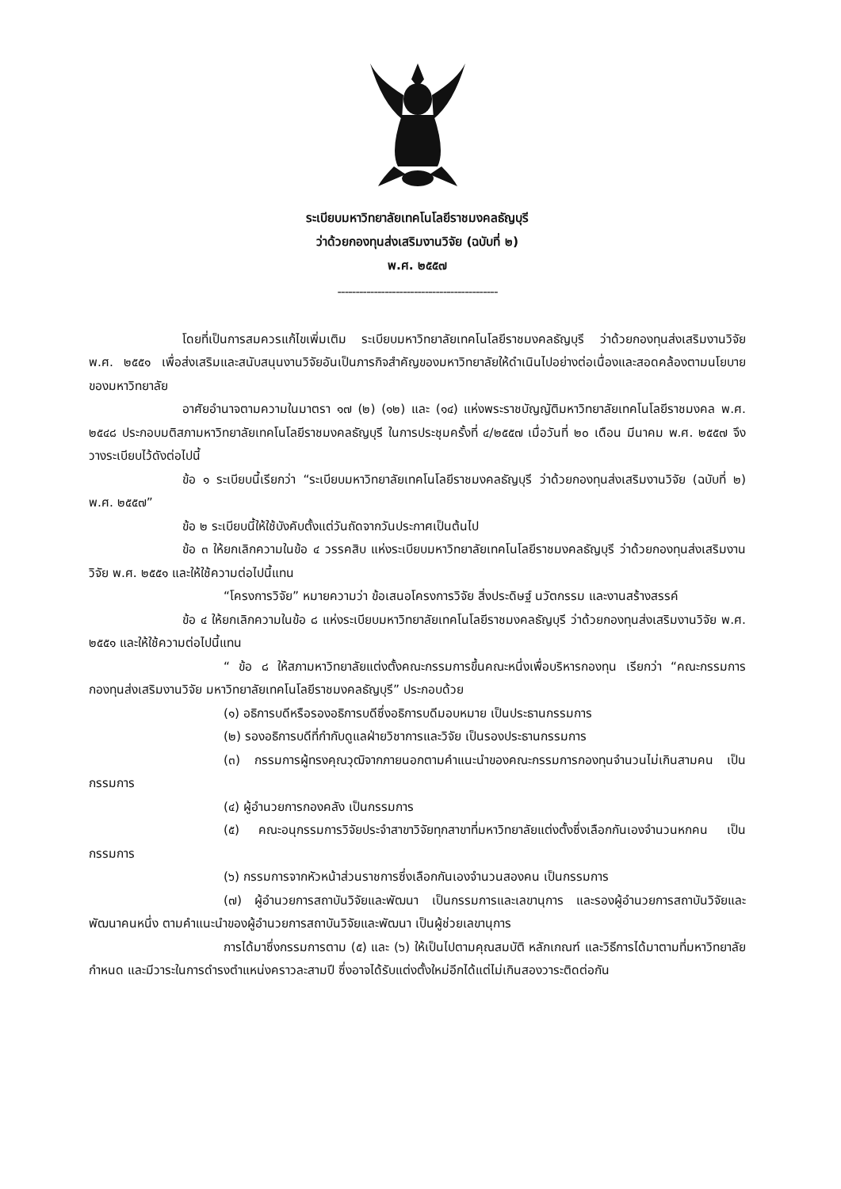ระเบียบมหาวิทยาลัยเทคโนโลยีราชมงคลธัญบุรี
ว่าด้วยกองทุนส่งเสริมงานวิจัย (ฉบับที่ ๒)
พ.ศ. ๒๕๕๗
--------------------------------------------
โดยที่เป็นการสมควรแก้ไขเพิ่มเติม ระเบียบมหาวิทยาลัยเทคโนโลยีราชมงคลธัญบุรี ว่าด้วยกองทุนส่งเสริมงานวิจัย พ.ศ. ๒๕๕๑ เพื่อส่งเสริมและสนับสนุนงานวิจัยอันเป็นภารกิจสำคัญของมหาวิทยาลัยให้ดำเนินไปอย่างต่อเนื่องและสอดคล้องตามนโยบายของมหาวิทยาลัย
อาศัยอำนาจตามความในมาตรา ๑๗ (๒) (๑๒) และ (๑๔) แห่งพระราชบัญญัติมหาวิทยาลัยเทคโนโลยีราชมงคล พ.ศ. ๒๕๔๘ ประกอบมติสภามหาวิทยาลัยเทคโนโลยีราชมงคลธัญบุรี ในการประชุมครั้งที่ ๔/๒๕๕๗ เมื่อวันที่ ๒๐ เดือน มีนาคม พ.ศ. ๒๕๕๗ จึงวางระเบียบไว้ดังต่อไปนี้
ข้อ ๑ ระเบียบนี้เรียกว่า “ระเบียบมหาวิทยาลัยเทคโนโลยีราชมงคลธัญบุรี ว่าด้วยกองทุนส่งเสริมงานวิจัย (ฉบับที่ ๒) พ.ศ. ๒๕๕๗”
ข้อ ๒ ระเบียบนี้ให้ใช้บังคับตั้งแต่วันถัดจากวันประกาศเป็นต้นไป
ข้อ ๓ ให้ยกเลิกความในข้อ ๔ วรรคสิบ แห่งระเบียบมหาวิทยาลัยเทคโนโลยีราชมงคลธัญบุรี ว่าด้วยกองทุนส่งเสริมงานวิจัย พ.ศ. ๒๕๕๑ และให้ใช้ความต่อไปนี้แทน
“โครงการวิจัย” หมายความว่า ข้อเสนอโครงการวิจัย สิ่งประดิษฐ์ นวัตกรรม และงานสร้างสรรค์
ข้อ ๔ ให้ยกเลิกความในข้อ ๘ แห่งระเบียบมหาวิทยาลัยเทคโนโลยีราชมงคลธัญบุรี ว่าด้วยกองทุนส่งเสริมงานวิจัย พ.ศ. ๒๕๕๑ และให้ใช้ความต่อไปนี้แทน
“ ข้อ ๘ ให้สภามหาวิทยาลัยแต่งตั้งคณะกรรมการขึ้นคณะหนึ่งเพื่อบริหารกองทุน เรียกว่า “คณะกรรมการกองทุนส่งเสริมงานวิจัย มหาวิทยาลัยเทคโนโลยีราชมงคลธัญบุรี” ประกอบด้วย
(๑) อธิการบดีหรือรองอธิการบดีซึ่งอธิการบดีมอบหมาย เป็นประธานกรรมการ
(๒) รองอธิการบดีที่กำกับดูแลฝ่ายวิชาการและวิจัย เป็นรองประธานกรรมการ
(๓) กรรมการผู้ทรงคุณวุฒิจากภายนอกตามคำแนะนำของคณะกรรมการกองทุนจำนวนไม่เกินสามคน เป็นกรรมการ
(๔) ผู้อำนวยการกองคลัง เป็นกรรมการ
(๕) คณะอนุกรรมการวิจัยประจำสาขาวิจัยทุกสาขาที่มหาวิทยาลัยแต่งตั้งซึ่งเลือกกันเองจำนวนหกคน เป็นกรรมการ
(๖) กรรมการจากหัวหน้าส่วนราชการซึ่งเลือกกันเองจำนวนสองคน เป็นกรรมการ
(๗) ผู้อำนวยการสถาบันวิจัยและพัฒนา เป็นกรรมการและเลขานุการ และรองผู้อำนวยการสถาบันวิจัยและพัฒนาคนหนึ่ง ตามคำแนะนำของผู้อำนวยการสถาบันวิจัยและพัฒนา เป็นผู้ช่วยเลขานุการ
การได้มาซึ่งกรรมการตาม (๕) และ (๖) ให้เป็นไปตามคุณสมบัติ หลักเกณฑ์ และวิธีการได้มาตามที่มหาวิทยาลัยกำหนด และมีวาระในการดำรงตำแหน่งคราวละสามปี ซึ่งอาจได้รับแต่งตั้งใหม่อีกได้แต่ไม่เกินสองวาระติดต่อกัน